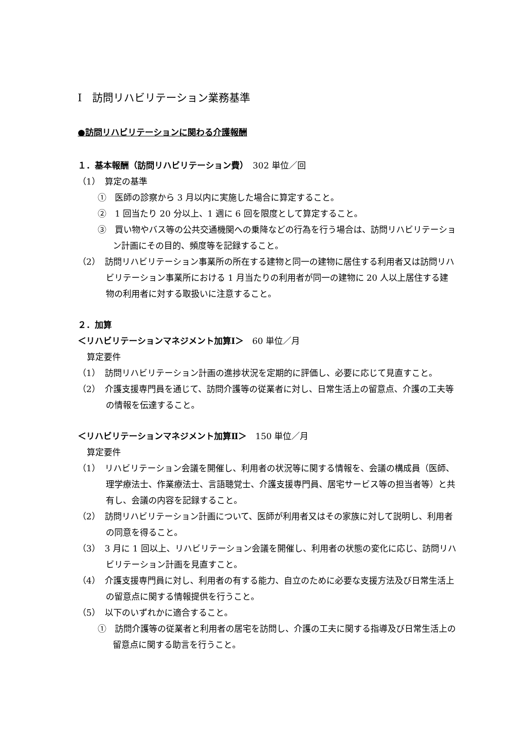Ⅰ　訪問リハビリテーション業務基準
●訪問リハビリテーションに関わる介護報酬
１．基本報酬（訪問リハビリテーション費）　302 単位／回
（1）　算定の基準
①　医師の診察から 3 月以内に実施した場合に算定すること。
②　1 回当たり 20 分以上、1 週に 6 回を限度として算定すること。
③　買い物やバス等の公共交通機関への乗降などの行為を行う場合は、訪問リハビリテーション計画にその目的、頻度等を記録すること。
（2）　訪問リハビリテーション事業所の所在する建物と同一の建物に居住する利用者又は訪問リハビリテーション事業所における 1 月当たりの利用者が同一の建物に 20 人以上居住する建物の利用者に対する取扱いに注意すること。
２．加算
＜リハビリテーションマネジメント加算Ⅰ＞　60 単位／月
算定要件
（1）　訪問リハビリテーション計画の進捗状況を定期的に評価し、必要に応じて見直すこと。
（2）　介護支援専門員を通じて、訪問介護等の従業者に対し、日常生活上の留意点、介護の工夫等の情報を伝達すること。
＜リハビリテーションマネジメント加算Ⅱ＞　150 単位／月
算定要件
（1）　リハビリテーション会議を開催し、利用者の状況等に関する情報を、会議の構成員（医師、理学療法士、作業療法士、言語聴覚士、介護支援専門員、居宅サービス等の担当者等）と共有し、会議の内容を記録すること。
（2）　訪問リハビリテーション計画について、医師が利用者又はその家族に対して説明し、利用者の同意を得ること。
（3）　3 月に 1 回以上、リハビリテーション会議を開催し、利用者の状態の変化に応じ、訪問リハビリテーション計画を見直すこと。
（4）　介護支援専門員に対し、利用者の有する能力、自立のために必要な支援方法及び日常生活上の留意点に関する情報提供を行うこと。
（5）　以下のいずれかに適合すること。
①　訪問介護等の従業者と利用者の居宅を訪問し、介護の工夫に関する指導及び日常生活上の留意点に関する助言を行うこと。